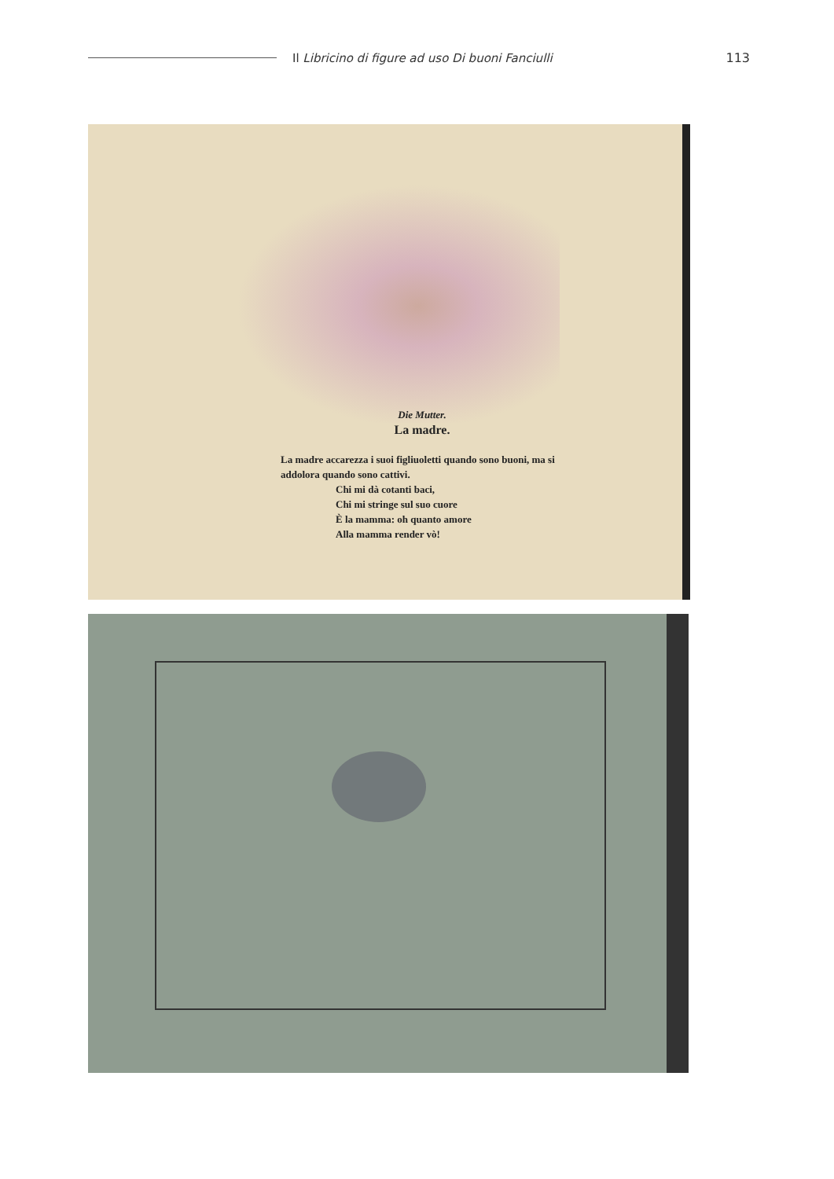Il Libricino di figure ad uso Di buoni Fanciulli
113
Die Mutter.
La madre.
La madre accarezza i suoi figliuoletti quando sono buoni, ma si addolora quando sono cattivi.
Chi mi dà cotanti baci,
Chi mi stringe sul suo cuore
È la mamma: oh quanto amore
Alla mamma render vò!